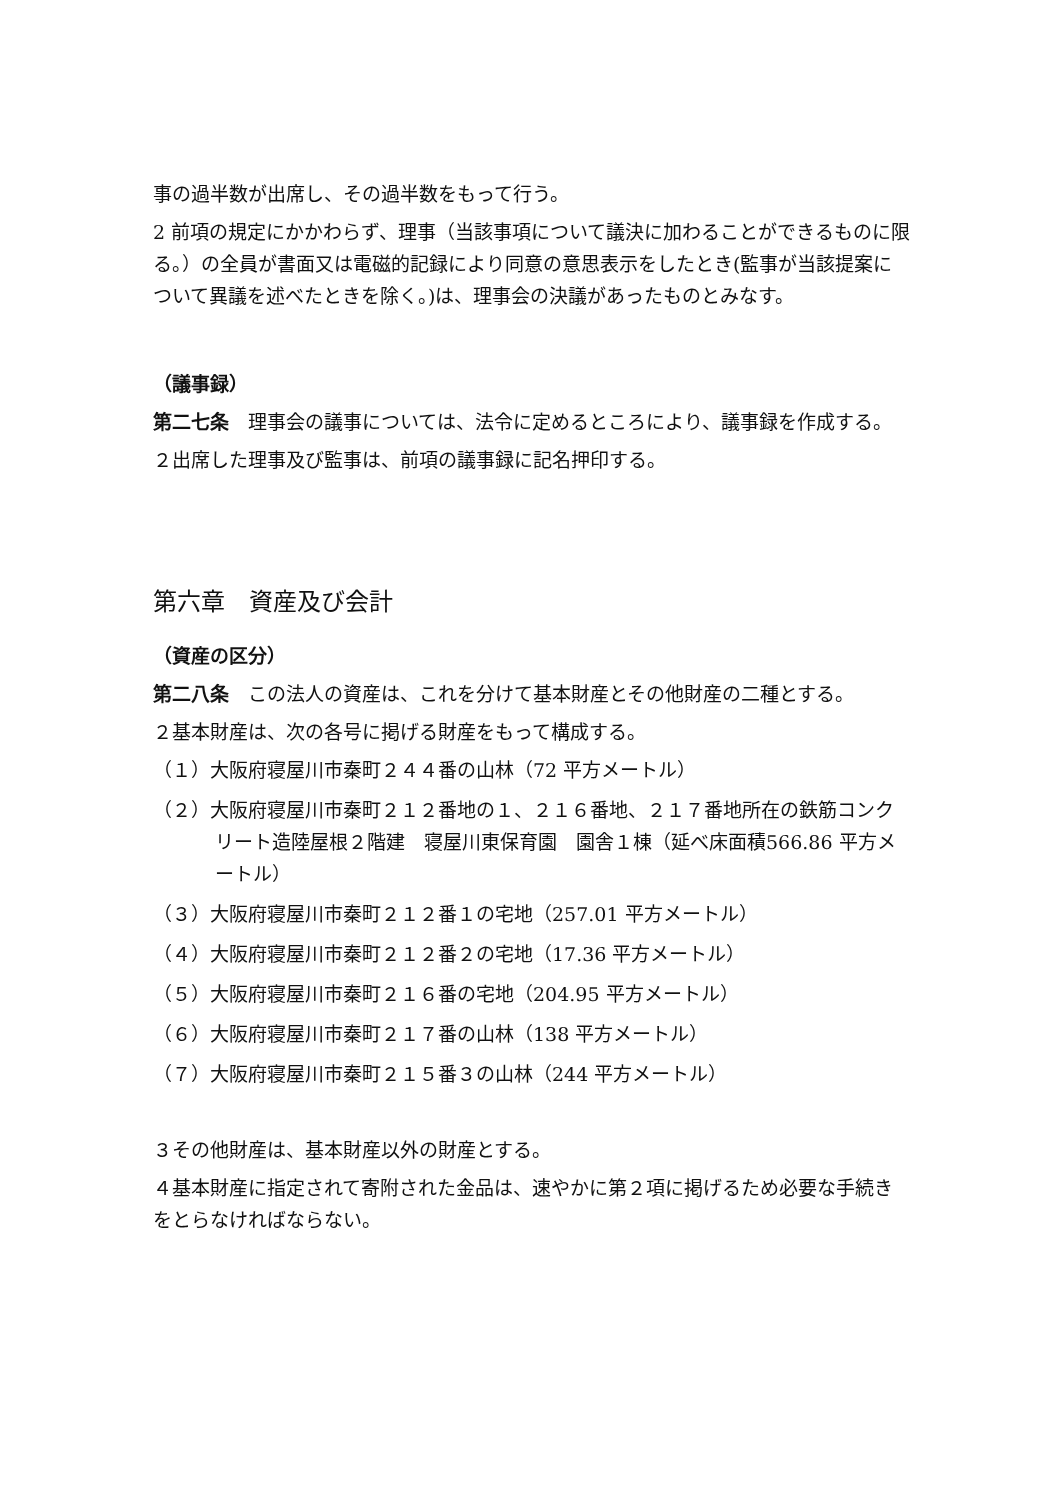事の過半数が出席し、その過半数をもって行う。
2 前項の規定にかかわらず、理事（当該事項について議決に加わることができるものに限る。）の全員が書面又は電磁的記録により同意の意思表示をしたとき(監事が当該提案について異議を述べたときを除く。)は、理事会の決議があったものとみなす。
（議事録）
第二七条　理事会の議事については、法令に定めるところにより、議事録を作成する。
２出席した理事及び監事は、前項の議事録に記名押印する。
第六章　資産及び会計
（資産の区分）
第二八条　この法人の資産は、これを分けて基本財産とその他財産の二種とする。
２基本財産は、次の各号に掲げる財産をもって構成する。
（１）大阪府寝屋川市秦町２４４番の山林（72 平方メートル）
（２）大阪府寝屋川市秦町２１２番地の１、２１６番地、２１７番地所在の鉄筋コンクリート造陸屋根２階建　寝屋川東保育園　園舎１棟（延べ床面積566.86 平方メートル）
（３）大阪府寝屋川市秦町２１２番１の宅地（257.01 平方メートル）
（４）大阪府寝屋川市秦町２１２番２の宅地（17.36 平方メートル）
（５）大阪府寝屋川市秦町２１６番の宅地（204.95 平方メートル）
（６）大阪府寝屋川市秦町２１７番の山林（138 平方メートル）
（７）大阪府寝屋川市秦町２１５番３の山林（244 平方メートル）
３その他財産は、基本財産以外の財産とする。
４基本財産に指定されて寄附された金品は、速やかに第２項に掲げるため必要な手続きをとらなければならない。